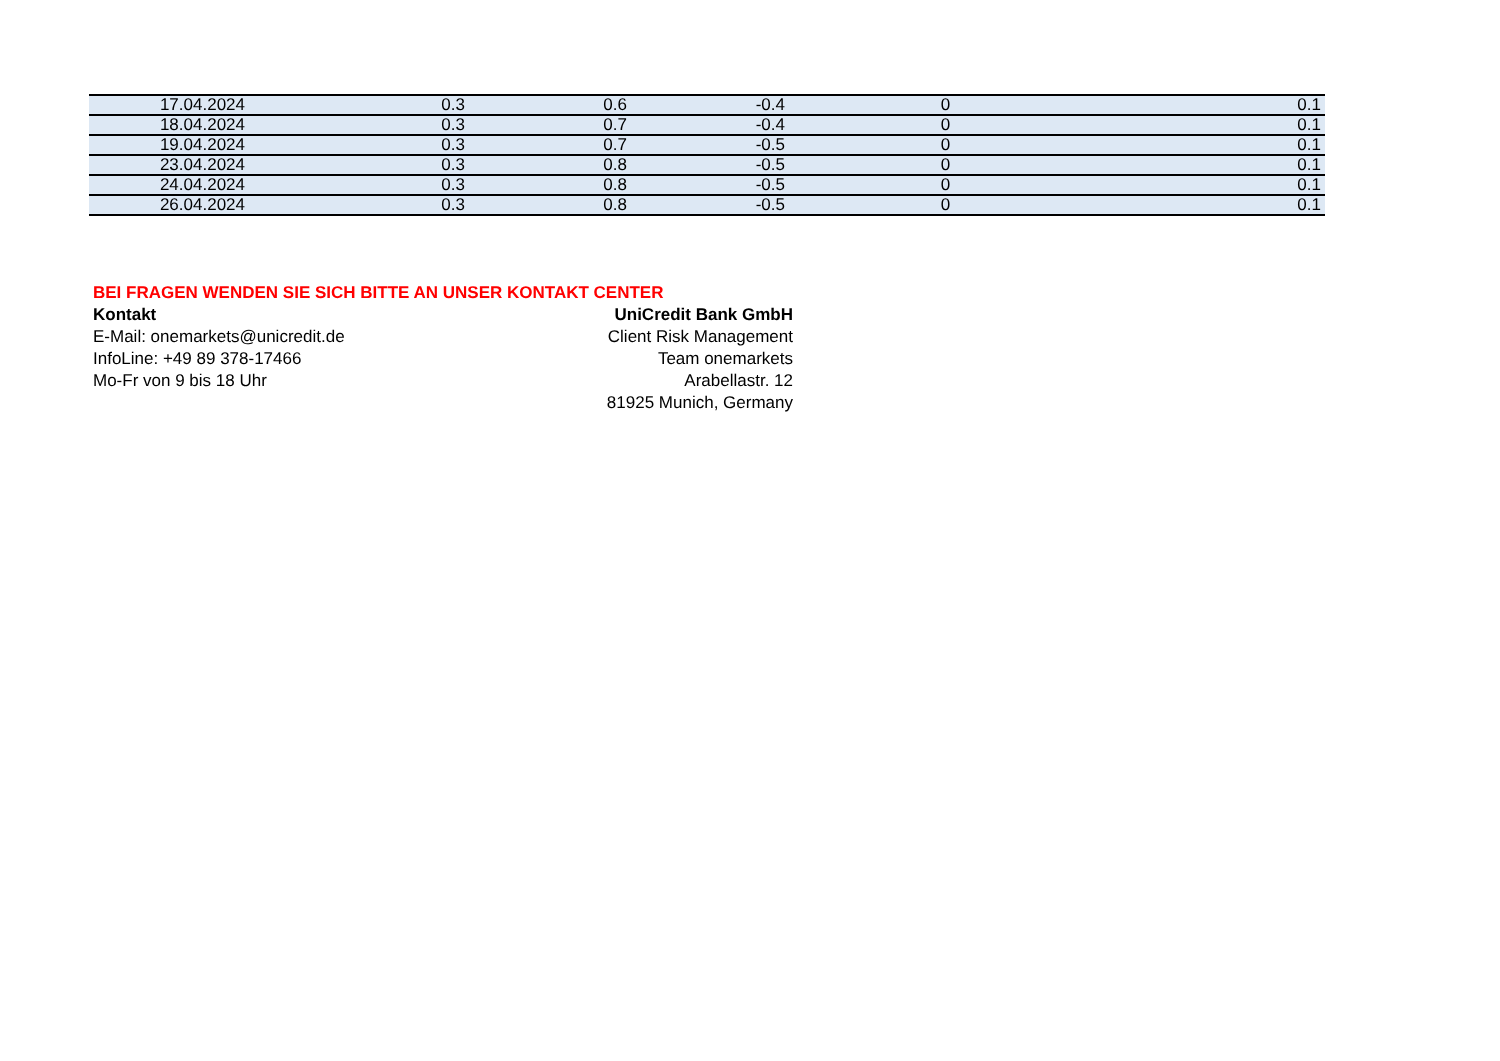| 17.04.2024 | 0.3 | 0.6 | -0.4 | 0 | 0.1 |
| 18.04.2024 | 0.3 | 0.7 | -0.4 | 0 | 0.1 |
| 19.04.2024 | 0.3 | 0.7 | -0.5 | 0 | 0.1 |
| 23.04.2024 | 0.3 | 0.8 | -0.5 | 0 | 0.1 |
| 24.04.2024 | 0.3 | 0.8 | -0.5 | 0 | 0.1 |
| 26.04.2024 | 0.3 | 0.8 | -0.5 | 0 | 0.1 |
BEI FRAGEN WENDEN SIE SICH BITTE AN UNSER KONTAKT CENTER
Kontakt
E-Mail: onemarkets@unicredit.de
InfoLine: +49 89 378-17466
Mo-Fr von 9 bis 18 Uhr
UniCredit Bank GmbH
Client Risk Management
Team onemarkets
Arabellastr. 12
81925 Munich, Germany